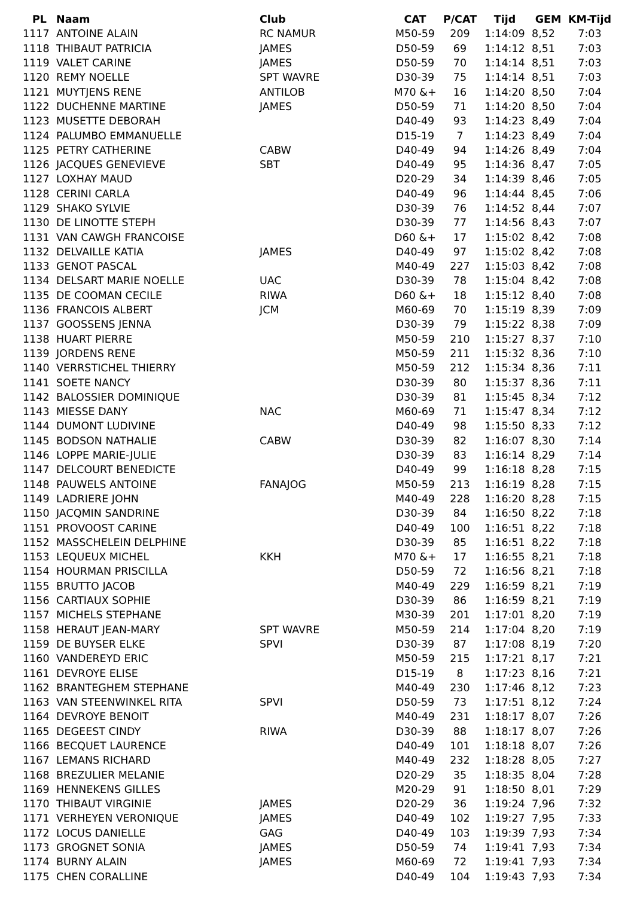| PL | Naam | Club | CAT | P/CAT | Tijd | GEM | KM-Tijd |
| --- | --- | --- | --- | --- | --- | --- | --- |
| 1117 | ANTOINE ALAIN | RC NAMUR | M50-59 | 209 | 1:14:09 | 8,52 | 7:03 |
| 1118 | THIBAUT PATRICIA | JAMES | D50-59 | 69 | 1:14:12 | 8,51 | 7:03 |
| 1119 | VALET CARINE | JAMES | D50-59 | 70 | 1:14:14 | 8,51 | 7:03 |
| 1120 | REMY NOELLE | SPT WAVRE | D30-39 | 75 | 1:14:14 | 8,51 | 7:03 |
| 1121 | MUYTJENS RENE | ANTILOB | M70 &+ | 16 | 1:14:20 | 8,50 | 7:04 |
| 1122 | DUCHENNE MARTINE | JAMES | D50-59 | 71 | 1:14:20 | 8,50 | 7:04 |
| 1123 | MUSETTE DEBORAH | | D40-49 | 93 | 1:14:23 | 8,49 | 7:04 |
| 1124 | PALUMBO EMMANUELLE | | D15-19 | 7 | 1:14:23 | 8,49 | 7:04 |
| 1125 | PETRY CATHERINE | CABW | D40-49 | 94 | 1:14:26 | 8,49 | 7:04 |
| 1126 | JACQUES GENEVIEVE | SBT | D40-49 | 95 | 1:14:36 | 8,47 | 7:05 |
| 1127 | LOXHAY MAUD | | D20-29 | 34 | 1:14:39 | 8,46 | 7:05 |
| 1128 | CERINI CARLA | | D40-49 | 96 | 1:14:44 | 8,45 | 7:06 |
| 1129 | SHAKO SYLVIE | | D30-39 | 76 | 1:14:52 | 8,44 | 7:07 |
| 1130 | DE LINOTTE STEPH | | D30-39 | 77 | 1:14:56 | 8,43 | 7:07 |
| 1131 | VAN CAWGH FRANCOISE | | D60 &+ | 17 | 1:15:02 | 8,42 | 7:08 |
| 1132 | DELVAILLE KATIA | JAMES | D40-49 | 97 | 1:15:02 | 8,42 | 7:08 |
| 1133 | GENOT PASCAL | | M40-49 | 227 | 1:15:03 | 8,42 | 7:08 |
| 1134 | DELSART MARIE NOELLE | UAC | D30-39 | 78 | 1:15:04 | 8,42 | 7:08 |
| 1135 | DE COOMAN CECILE | RIWA | D60 &+ | 18 | 1:15:12 | 8,40 | 7:08 |
| 1136 | FRANCOIS ALBERT | JCM | M60-69 | 70 | 1:15:19 | 8,39 | 7:09 |
| 1137 | GOOSSENS JENNA | | D30-39 | 79 | 1:15:22 | 8,38 | 7:09 |
| 1138 | HUART PIERRE | | M50-59 | 210 | 1:15:27 | 8,37 | 7:10 |
| 1139 | JORDENS RENE | | M50-59 | 211 | 1:15:32 | 8,36 | 7:10 |
| 1140 | VERRSTICHEL THIERRY | | M50-59 | 212 | 1:15:34 | 8,36 | 7:11 |
| 1141 | SOETE NANCY | | D30-39 | 80 | 1:15:37 | 8,36 | 7:11 |
| 1142 | BALOSSIER DOMINIQUE | | D30-39 | 81 | 1:15:45 | 8,34 | 7:12 |
| 1143 | MIESSE DANY | NAC | M60-69 | 71 | 1:15:47 | 8,34 | 7:12 |
| 1144 | DUMONT LUDIVINE | | D40-49 | 98 | 1:15:50 | 8,33 | 7:12 |
| 1145 | BODSON NATHALIE | CABW | D30-39 | 82 | 1:16:07 | 8,30 | 7:14 |
| 1146 | LOPPE MARIE-JULIE | | D30-39 | 83 | 1:16:14 | 8,29 | 7:14 |
| 1147 | DELCOURT BENEDICTE | | D40-49 | 99 | 1:16:18 | 8,28 | 7:15 |
| 1148 | PAUWELS ANTOINE | FANAJOG | M50-59 | 213 | 1:16:19 | 8,28 | 7:15 |
| 1149 | LADRIERE JOHN | | M40-49 | 228 | 1:16:20 | 8,28 | 7:15 |
| 1150 | JACQMIN SANDRINE | | D30-39 | 84 | 1:16:50 | 8,22 | 7:18 |
| 1151 | PROVOOST CARINE | | D40-49 | 100 | 1:16:51 | 8,22 | 7:18 |
| 1152 | MASSCHELEIN DELPHINE | | D30-39 | 85 | 1:16:51 | 8,22 | 7:18 |
| 1153 | LEQUEUX MICHEL | KKH | M70 &+ | 17 | 1:16:55 | 8,21 | 7:18 |
| 1154 | HOURMAN PRISCILLA | | D50-59 | 72 | 1:16:56 | 8,21 | 7:18 |
| 1155 | BRUTTO JACOB | | M40-49 | 229 | 1:16:59 | 8,21 | 7:19 |
| 1156 | CARTIAUX SOPHIE | | D30-39 | 86 | 1:16:59 | 8,21 | 7:19 |
| 1157 | MICHELS STEPHANE | | M30-39 | 201 | 1:17:01 | 8,20 | 7:19 |
| 1158 | HERAUT JEAN-MARY | SPT WAVRE | M50-59 | 214 | 1:17:04 | 8,20 | 7:19 |
| 1159 | DE BUYSER ELKE | SPVI | D30-39 | 87 | 1:17:08 | 8,19 | 7:20 |
| 1160 | VANDEREYD ERIC | | M50-59 | 215 | 1:17:21 | 8,17 | 7:21 |
| 1161 | DEVROYE ELISE | | D15-19 | 8 | 1:17:23 | 8,16 | 7:21 |
| 1162 | BRANTEGHEM STEPHANE | | M40-49 | 230 | 1:17:46 | 8,12 | 7:23 |
| 1163 | VAN STEENWINKEL RITA | SPVI | D50-59 | 73 | 1:17:51 | 8,12 | 7:24 |
| 1164 | DEVROYE BENOIT | | M40-49 | 231 | 1:18:17 | 8,07 | 7:26 |
| 1165 | DEGEEST CINDY | RIWA | D30-39 | 88 | 1:18:17 | 8,07 | 7:26 |
| 1166 | BECQUET LAURENCE | | D40-49 | 101 | 1:18:18 | 8,07 | 7:26 |
| 1167 | LEMANS RICHARD | | M40-49 | 232 | 1:18:28 | 8,05 | 7:27 |
| 1168 | BREZULIER MELANIE | | D20-29 | 35 | 1:18:35 | 8,04 | 7:28 |
| 1169 | HENNEKENS GILLES | | M20-29 | 91 | 1:18:50 | 8,01 | 7:29 |
| 1170 | THIBAUT VIRGINIE | JAMES | D20-29 | 36 | 1:19:24 | 7,96 | 7:32 |
| 1171 | VERHEYEN VERONIQUE | JAMES | D40-49 | 102 | 1:19:27 | 7,95 | 7:33 |
| 1172 | LOCUS DANIELLE | GAG | D40-49 | 103 | 1:19:39 | 7,93 | 7:34 |
| 1173 | GROGNET SONIA | JAMES | D50-59 | 74 | 1:19:41 | 7,93 | 7:34 |
| 1174 | BURNY ALAIN | JAMES | M60-69 | 72 | 1:19:41 | 7,93 | 7:34 |
| 1175 | CHEN CORALLINE | | D40-49 | 104 | 1:19:43 | 7,93 | 7:34 |